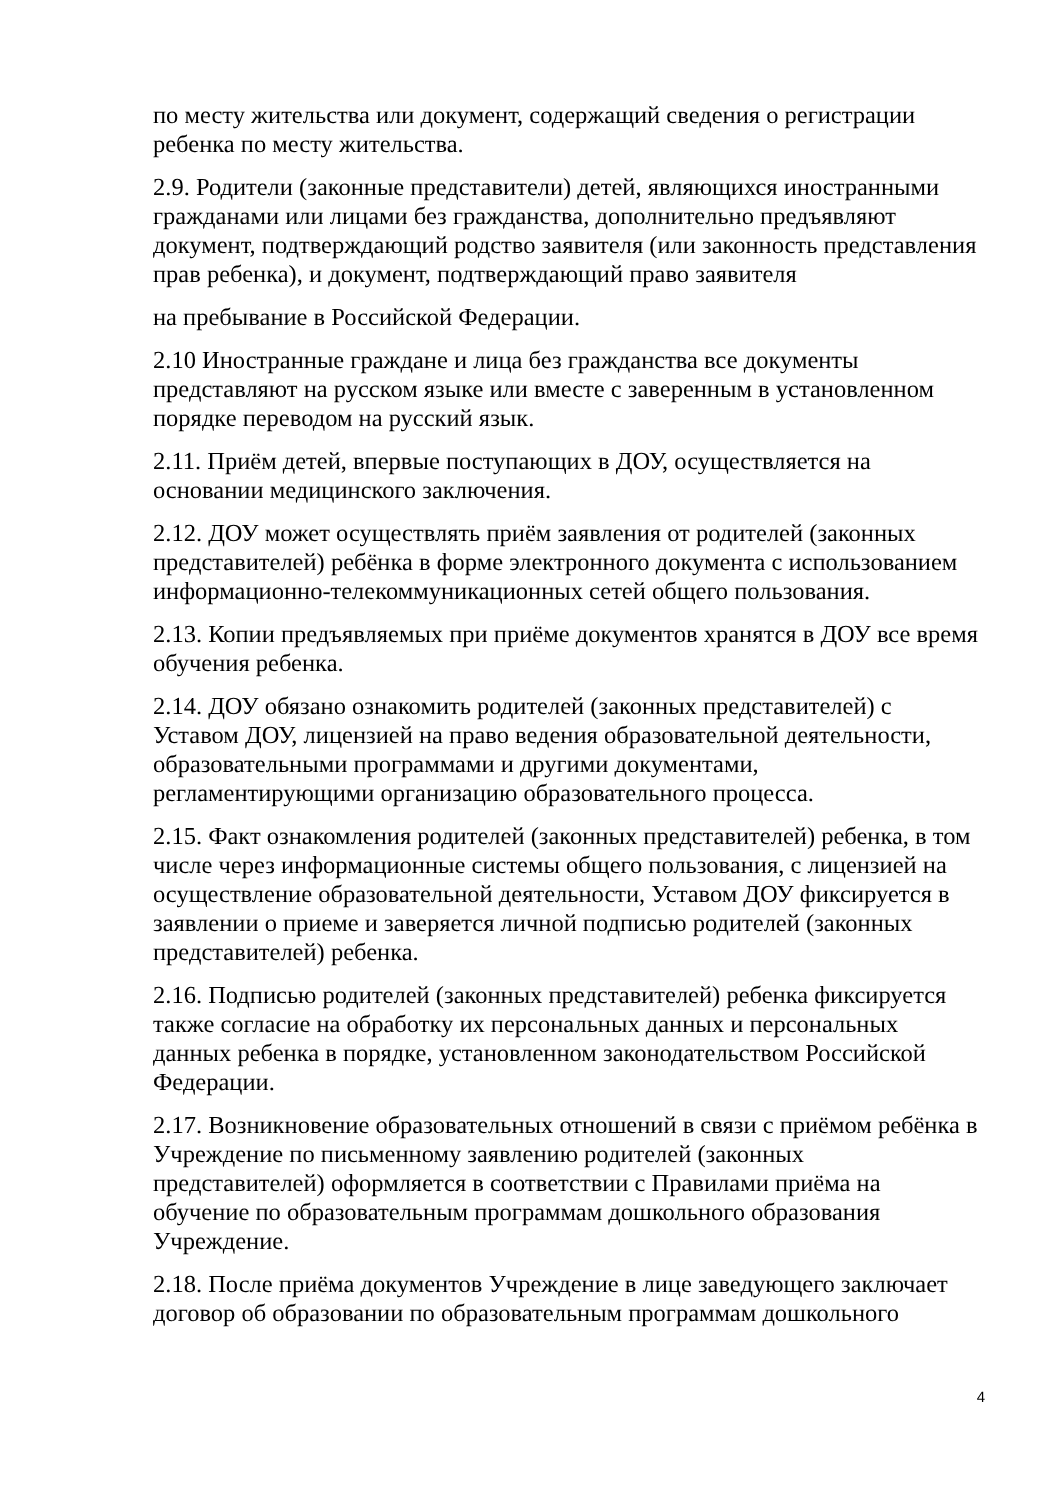по месту жительства или документ, содержащий сведения о регистрации ребенка по месту жительства.
2.9. Родители (законные представители) детей, являющихся иностранными гражданами или лицами без гражданства, дополнительно предъявляют документ, подтверждающий родство заявителя (или законность представления прав ребенка), и документ, подтверждающий право заявителя
на пребывание в Российской Федерации.
2.10 Иностранные граждане и лица без гражданства все документы представляют на русском языке или вместе с заверенным в установленном порядке переводом на русский язык.
2.11. Приём детей, впервые поступающих в ДОУ, осуществляется на основании медицинского заключения.
2.12. ДОУ может осуществлять приём заявления от родителей (законных представителей) ребёнка в форме электронного документа с использованием информационно-телекоммуникационных сетей общего пользования.
2.13. Копии предъявляемых при приёме документов хранятся в ДОУ все время обучения ребенка.
2.14. ДОУ обязано ознакомить родителей (законных представителей) с Уставом ДОУ, лицензией на право ведения образовательной деятельности, образовательными программами и другими документами, регламентирующими организацию образовательного процесса.
2.15. Факт ознакомления родителей (законных представителей) ребенка, в том числе через информационные системы общего пользования, с лицензией на осуществление образовательной деятельности, Уставом ДОУ фиксируется в заявлении о приеме и заверяется личной подписью родителей (законных представителей) ребенка.
2.16. Подписью родителей (законных представителей) ребенка фиксируется также согласие на обработку их персональных данных и персональных данных ребенка в порядке, установленном законодательством Российской Федерации.
2.17. Возникновение образовательных отношений в связи с приёмом ребёнка в Учреждение по письменному заявлению родителей (законных представителей) оформляется в соответствии с Правилами приёма на обучение по образовательным программам дошкольного образования Учреждение.
2.18. После приёма документов Учреждение в лице заведующего заключает договор об образовании по образовательным программам дошкольного
4